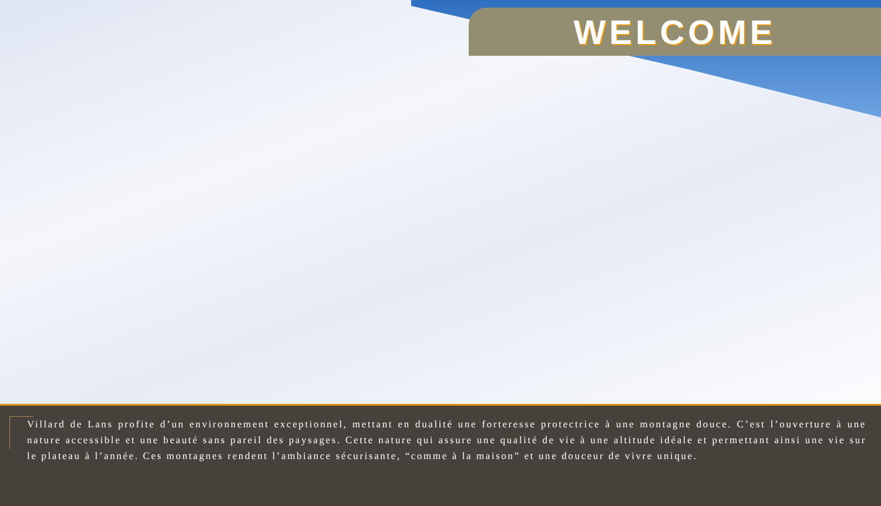WELCOME
Villard de Lans profite d’un environnement exceptionnel, mettant en dualité une forteresse protectrice à une montagne douce. C’est l’ouverture à une nature accessible et une beauté sans pareil des paysages. Cette nature qui assure une qualité de vie à une altitude idéale et permettant ainsi une vie sur le plateau à l’année. Ces montagnes rendent l’ambiance sécurisante, “comme à la maison” et une douceur de vivre unique.